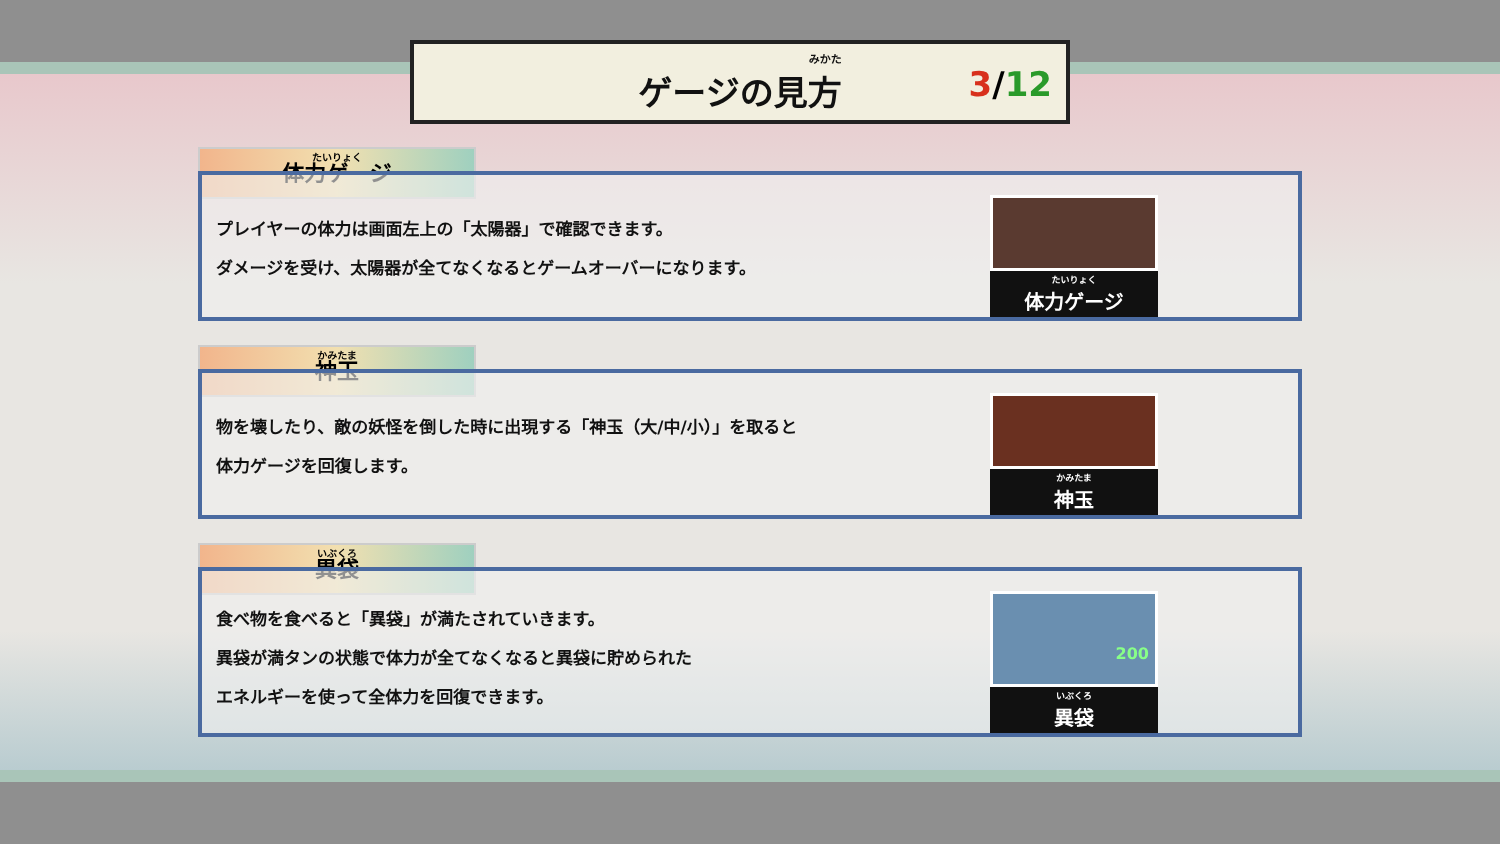みかた
ゲージの見方
3/12
たいりょく
体力ゲージ
プレイヤーの体力は画面左上の「太陽器」で確認できます。
ダメージを受け、太陽器が全てなくなるとゲームオーバーになります。
たいりょく
体力ゲージ
かみたま
神玉
物を壊したり、敵の妖怪を倒した時に出現する「神玉（大/中/小）」を取ると
体力ゲージを回復します。
かみたま
神玉
いぶくろ
異袋
食べ物を食べると「異袋」が満たされていきます。
異袋が満タンの状態で体力が全てなくなると異袋に貯められた
エネルギーを使って全体力を回復できます。
200
いぶくろ
異袋